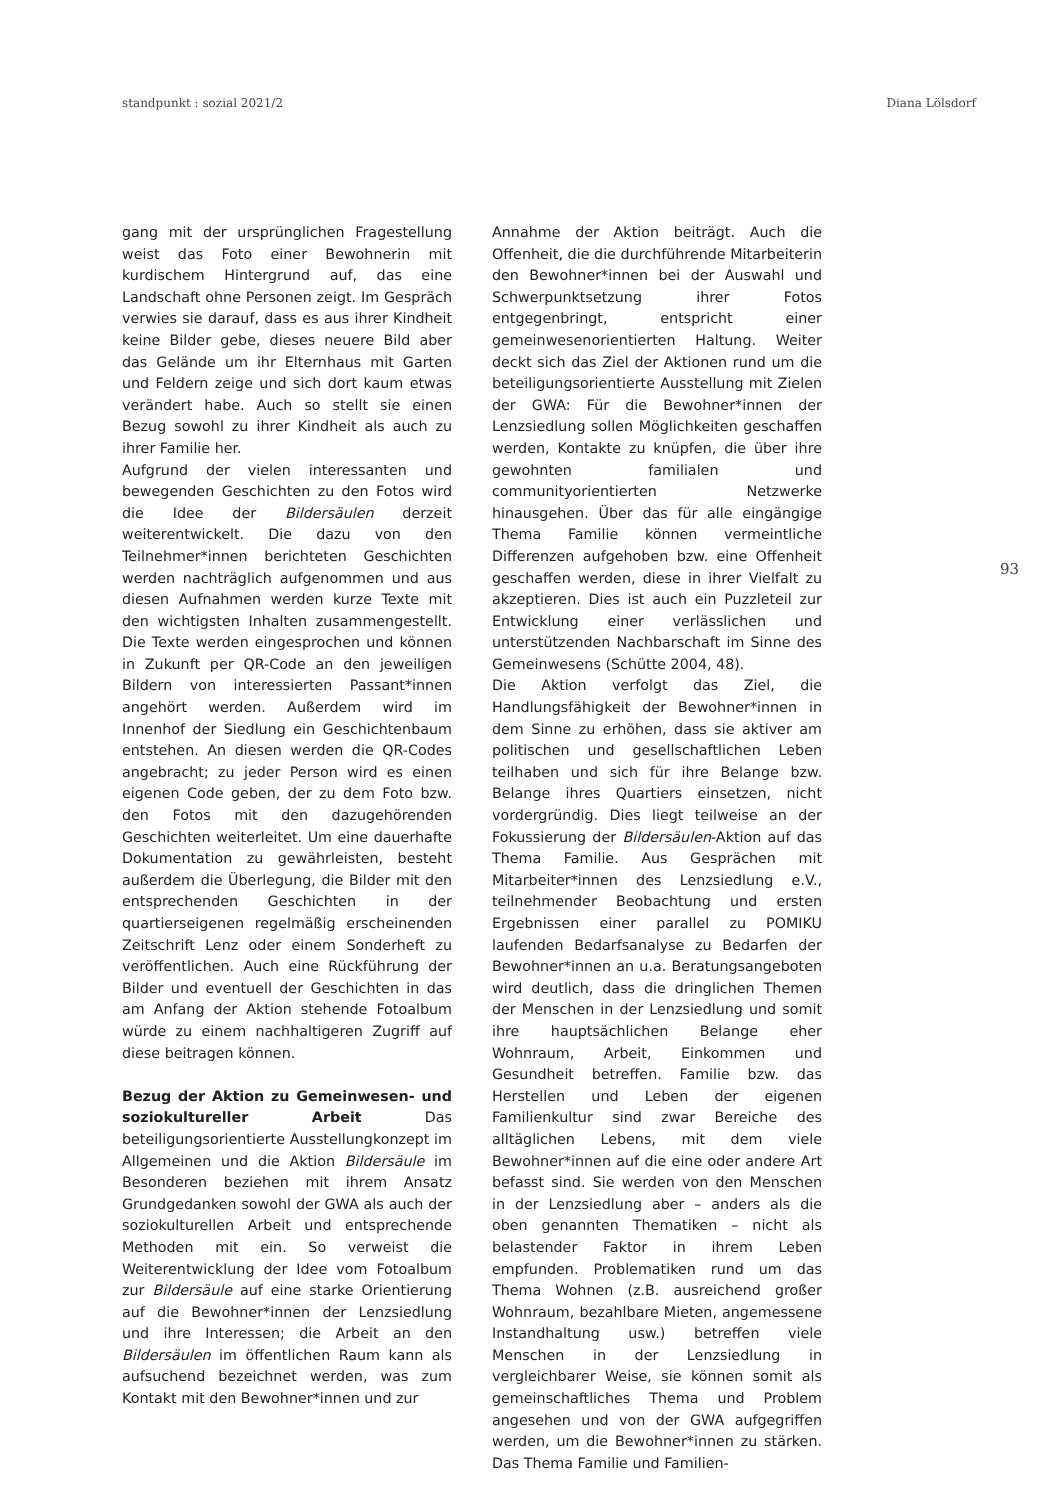standpunkt : sozial 2021/2 Diana Lölsdorf
gang mit der ursprünglichen Fragestellung weist das Foto einer Bewohnerin mit kurdischem Hintergrund auf, das eine Landschaft ohne Personen zeigt. Im Gespräch verwies sie darauf, dass es aus ihrer Kindheit keine Bilder gebe, dieses neuere Bild aber das Gelände um ihr Elternhaus mit Garten und Feldern zeige und sich dort kaum etwas verändert habe. Auch so stellt sie einen Bezug sowohl zu ihrer Kindheit als auch zu ihrer Familie her.
Aufgrund der vielen interessanten und bewegenden Geschichten zu den Fotos wird die Idee der Bildersäulen derzeit weiterentwickelt. Die dazu von den Teilnehmer*innen berichteten Geschichten werden nachträglich aufgenommen und aus diesen Aufnahmen werden kurze Texte mit den wichtigsten Inhalten zusammengestellt. Die Texte werden eingesprochen und können in Zukunft per QR-Code an den jeweiligen Bildern von interessierten Passant*innen angehört werden. Außerdem wird im Innenhof der Siedlung ein Geschichtenbaum entstehen. An diesen werden die QR-Codes angebracht; zu jeder Person wird es einen eigenen Code geben, der zu dem Foto bzw. den Fotos mit den dazugehörenden Geschichten weiterleitet. Um eine dauerhafte Dokumentation zu gewährleisten, besteht außerdem die Überlegung, die Bilder mit den entsprechenden Geschichten in der quartierseigenen regelmäßig erscheinenden Zeitschrift Lenz oder einem Sonderheft zu veröffentlichen. Auch eine Rückführung der Bilder und eventuell der Geschichten in das am Anfang der Aktion stehende Fotoalbum würde zu einem nachhaltigeren Zugriff auf diese beitragen können.
Bezug der Aktion zu Gemeinwesen- und soziokultureller Arbeit Das beteiligungsorientierte Ausstellungkonzept im Allgemeinen und die Aktion Bildersäule im Besonderen beziehen mit ihrem Ansatz Grundgedanken sowohl der GWA als auch der soziokulturellen Arbeit und entsprechende Methoden mit ein. So verweist die Weiterentwicklung der Idee vom Fotoalbum zur Bildersäule auf eine starke Orientierung auf die Bewohner*innen der Lenzsiedlung und ihre Interessen; die Arbeit an den Bildersäulen im öffentlichen Raum kann als aufsuchend bezeichnet werden, was zum Kontakt mit den Bewohner*innen und zur
Annahme der Aktion beiträgt. Auch die Offenheit, die die durchführende Mitarbeiterin den Bewohner*innen bei der Auswahl und Schwerpunktsetzung ihrer Fotos entgegenbringt, entspricht einer gemeinwesenorientierten Haltung. Weiter deckt sich das Ziel der Aktionen rund um die beteiligungsorientierte Ausstellung mit Zielen der GWA: Für die Bewohner*innen der Lenzsiedlung sollen Möglichkeiten geschaffen werden, Kontakte zu knüpfen, die über ihre gewohnten familialen und communityorientierten Netzwerke hinausgehen. Über das für alle eingängige Thema Familie können vermeintliche Differenzen aufgehoben bzw. eine Offenheit geschaffen werden, diese in ihrer Vielfalt zu akzeptieren. Dies ist auch ein Puzzleteil zur Entwicklung einer verlässlichen und unterstützenden Nachbarschaft im Sinne des Gemeinwesens (Schütte 2004, 48).
Die Aktion verfolgt das Ziel, die Handlungsfähigkeit der Bewohner*innen in dem Sinne zu erhöhen, dass sie aktiver am politischen und gesellschaftlichen Leben teilhaben und sich für ihre Belange bzw. Belange ihres Quartiers einsetzen, nicht vordergründig. Dies liegt teilweise an der Fokussierung der Bildersäulen-Aktion auf das Thema Familie. Aus Gesprächen mit Mitarbeiter*innen des Lenzsiedlung e.V., teilnehmender Beobachtung und ersten Ergebnissen einer parallel zu POMIKU laufenden Bedarfsanalyse zu Bedarfen der Bewohner*innen an u.a. Beratungsangeboten wird deutlich, dass die dringlichen Themen der Menschen in der Lenzsiedlung und somit ihre hauptsächlichen Belange eher Wohnraum, Arbeit, Einkommen und Gesundheit betreffen. Familie bzw. das Herstellen und Leben der eigenen Familienkultur sind zwar Bereiche des alltäglichen Lebens, mit dem viele Bewohner*innen auf die eine oder andere Art befasst sind. Sie werden von den Menschen in der Lenzsiedlung aber – anders als die oben genannten Thematiken – nicht als belastender Faktor in ihrem Leben empfunden. Problematiken rund um das Thema Wohnen (z.B. ausreichend großer Wohnraum, bezahlbare Mieten, angemessene Instandhaltung usw.) betreffen viele Menschen in der Lenzsiedlung in vergleichbarer Weise, sie können somit als gemeinschaftliches Thema und Problem angesehen und von der GWA aufgegriffen werden, um die Bewohner*innen zu stärken. Das Thema Familie und Familien-
93